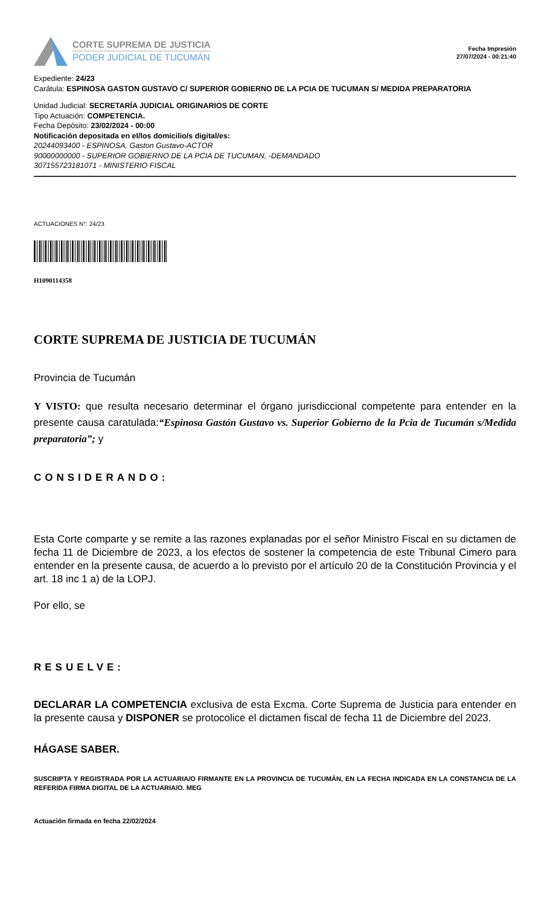CORTE SUPREMA DE JUSTICIA
PODER JUDICIAL DE TUCUMÁN
Fecha Impresión
27/07/2024 - 00:21:40
Expediente: 24/23
Carátula: ESPINOSA GASTON GUSTAVO C/ SUPERIOR GOBIERNO DE LA PCIA DE TUCUMAN S/ MEDIDA PREPARATORIA
Unidad Judicial: SECRETARÍA JUDICIAL ORIGINARIOS DE CORTE
Tipo Actuación: COMPETENCIA.
Fecha Depósito: 23/02/2024 - 00:00
Notificación depositada en el/los domicilio/s digital/es:
20244093400 - ESPINOSA, Gaston Gustavo-ACTOR
90000000000 - SUPERIOR GOBIERNO DE LA PCIA DE TUCUMAN, -DEMANDADO
307155723181071 - MINISTERIO FISCAL
ACTUACIONES N°: 24/23
H1090114358
CORTE SUPREMA DE JUSTICIA DE TUCUMÁN
Provincia de Tucumán
Y VISTO: que resulta necesario determinar el órgano jurisdiccional competente para entender en la presente causa caratulada:“Espinosa Gastón Gustavo vs. Superior Gobierno de la Pcia de Tucumán s/Medida preparatoria”; y
CONSIDERANDO:
Esta Corte comparte y se remite a las razones explanadas por el señor Ministro Fiscal en su dictamen de fecha 11 de Diciembre de 2023, a los efectos de sostener la competencia de este Tribunal Cimero para entender en la presente causa, de acuerdo a lo previsto por el artículo 20 de la Constitución Provincia y el art. 18 inc 1 a) de la LOPJ.
Por ello, se
RESUELVE:
DECLARAR LA COMPETENCIA exclusiva de esta Excma. Corte Suprema de Justicia para entender en la presente causa y DISPONER se protocolice el dictamen fiscal de fecha 11 de Diciembre del 2023.
HÁGASE SABER.
SUSCRIPTA Y REGISTRADA POR LA ACTUARIA/O FIRMANTE EN LA PROVINCIA DE TUCUMÁN, EN LA FECHA INDICADA EN LA CONSTANCIA DE LA REFERIDA FIRMA DIGITAL DE LA ACTUARIA/O. MEG
Actuación firmada en fecha 22/02/2024